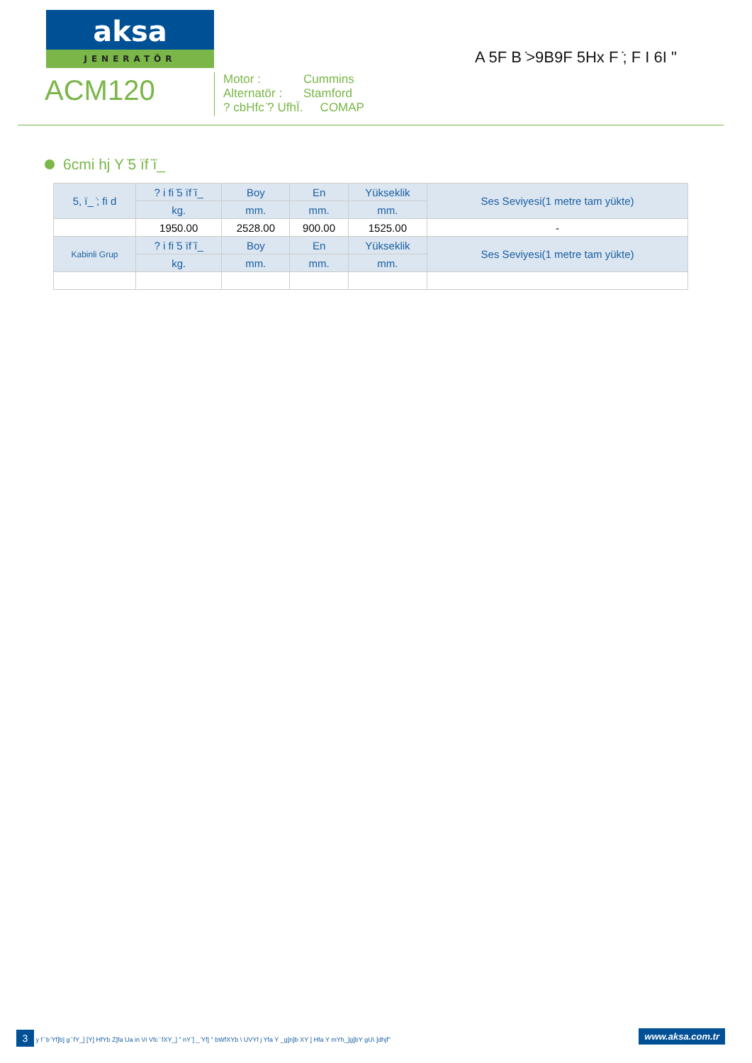aksa
JENERATÖR
A 5F B ̇>9B9F 5Hx F ̇; F I 6I "
ACM120
Motor : Cummins
Alternatör : Stamford
? cbHfc ̈? UfhÏ. COMAP
6cmi hj Y ̇5 ïf ̈ï_
| 5, ï_ ̇; fi d | ? i fi ̇5 ïf ̈ï_ | Boy | En | Yükseklik | Ses Seviyesi(1 metre tam yükte) |
| --- | --- | --- | --- | --- | --- |
| | kg. | mm. | mm. | mm. | |
| | 1950.00 | 2528.00 | 900.00 | 1525.00 | - |
| Kabinli Grup | ? i fi ̇5 ïf ̈ï_ | Boy | En | Yükseklik | Ses Seviyesi(1 metre tam yükte) |
| | kg. | mm. | mm. | mm. | |
3 y f ̈ b ̈Yf]b] g ̈ fY_] [Y] HfYb Z]fa Ua in Vi Vfc ̈ fXY_] " nY ̈] _ ̈Yf] " bWfXYb \ UVYf j Yfa Y _g]n]b XY ] Hfa Y mYh_]g]bY gU\ ]dhjf" www.aksa.com.tr